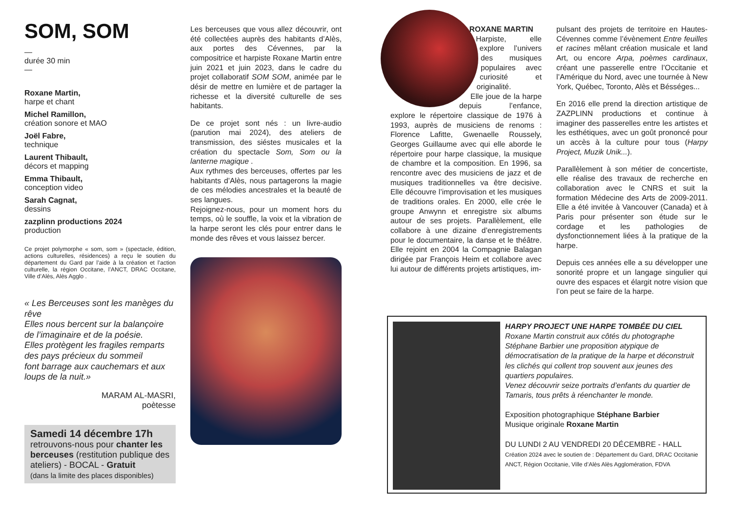SOM, SOM
—
durée 30 min
—
Roxane Martin,
harpe et chant
Michel Ramillon,
création sonore et MAO
Joël Fabre,
technique
Laurent Thibault,
décors et mapping
Emma Thibault,
conception video
Sarah Cagnat,
dessins
zazplinn productions 2024
production
Ce projet polymorphe « som, som » (spectacle, édition, actions culturelles, résidences) a reçu le soutien du département du Gard par l’aide à la création et l’action culturelle, la région Occitane, l’ANCT, DRAC Occitane, Ville d’Alès, Alès Agglo .
« Les Berceuses sont les manèges du rêve
Elles nous bercent sur la balançoire de l’imaginaire et de la poésie.
Elles protègent les fragiles remparts des pays précieux du sommeil
font barrage aux cauchemars et aux loups de la nuit.»
MARAM AL-MASRI,
poètesse
Samedi 14 décembre 17h
retrouvons-nous pour chanter les berceuses (restitution publique des ateliers) - BOCAL - Gratuit
(dans la limite des places disponibles)
Les berceuses que vous allez découvrir, ont été collectées auprès des habitants d’Alès, aux portes des Cévennes, par la compositrice et harpiste Roxane Martin entre juin 2021 et juin 2023, dans le cadre du projet collaboratif SOM SOM, animée par le désir de mettre en lumière et de partager la richesse et la diversité culturelle de ses habitants.
De ce projet sont nés : un livre-audio (parution mai 2024), des ateliers de transmission, des siéstes musicales et la création du spectacle Som, Som ou la lanterne magique .
Aux rythmes des berceuses, offertes par les habitants d’Alès, nous partagerons la magie de ces mélodies ancestrales et la beauté de ses langues.
Rejoignez-nous, pour un moment hors du temps, où le souffle, la voix et la vibration de la harpe seront les clés pour entrer dans le monde des rêves et vous laissez bercer.
ROXANE MARTIN
Harpiste, elle explore l’univers des musiques populaires avec curiosité et originalité.
Elle joue de la harpe depuis l’enfance, explore le répertoire classique de 1976 à 1993, auprès de musiciens de renoms : Florence Lafitte, Gwenaelle Roussely, Georges Guillaume avec qui elle aborde le répertoire pour harpe classique, la musique de chambre et la composition. En 1996, sa rencontre avec des musiciens de jazz et de musiques traditionnelles va être decisive. Elle découvre l’improvisation et les musiques de traditions orales. En 2000, elle crée le groupe Anwynn et enregistre six albums autour de ses projets. Parallèlement, elle collabore à une dizaine d’enregistrements pour le documentaire, la danse et le théâtre. Elle rejoint en 2004 la Compagnie Balagan dirigée par François Heim et collabore avec lui autour de différents projets artistiques, im-
pulsant des projets de territoire en Hautes-Cévennes comme l’évènement Entre feuilles et racines mêlant création musicale et land Art, ou encore Arpa, poèmes cardinaux, créant une passerelle entre l’Occitanie et l’Amérique du Nord, avec une tournée à New York, Québec, Toronto, Alès et Bésséges...
En 2016 elle prend la direction artistique de ZAZPLINN productions et continue à imaginer des passerelles entre les artistes et les esthétiques, avec un goût prononcé pour un accès à la culture pour tous (Harpy Project, Muzik Unik...).
Parallèlement à son métier de concertiste, elle réalise des travaux de recherche en collaboration avec le CNRS et suit la formation Médecine des Arts de 2009-2011. Elle a été invitée à Vancouver (Canada) et à Paris pour présenter son étude sur le cordage et les pathologies de dysfonctionnement liées à la pratique de la harpe.
Depuis ces années elle a su développer une sonorité propre et un langage singulier qui ouvre des espaces et élargit notre vision que l’on peut se faire de la harpe.
HARPY PROJECT UNE HARPE TOMBÉE DU CIEL
Roxane Martin construit aux côtés du photographe Stéphane Barbier une proposition atypique de démocratisation de la pratique de la harpe et déconstruit les clichés qui collent trop souvent aux jeunes des quartiers populaires.
Venez découvrir seize portraits d’enfants du quartier de Tamaris, tous prêts à réenchanter le monde.
Exposition photographique Stéphane Barbier
Musique originale Roxane Martin
DU LUNDI 2 AU VENDREDI 20 DÉCEMBRE - HALL
Création 2024 avec le soutien de : Département du Gard, DRAC Occitanie ANCT, Région Occitanie, Ville d’Alès Alès Agglomération, FDVA